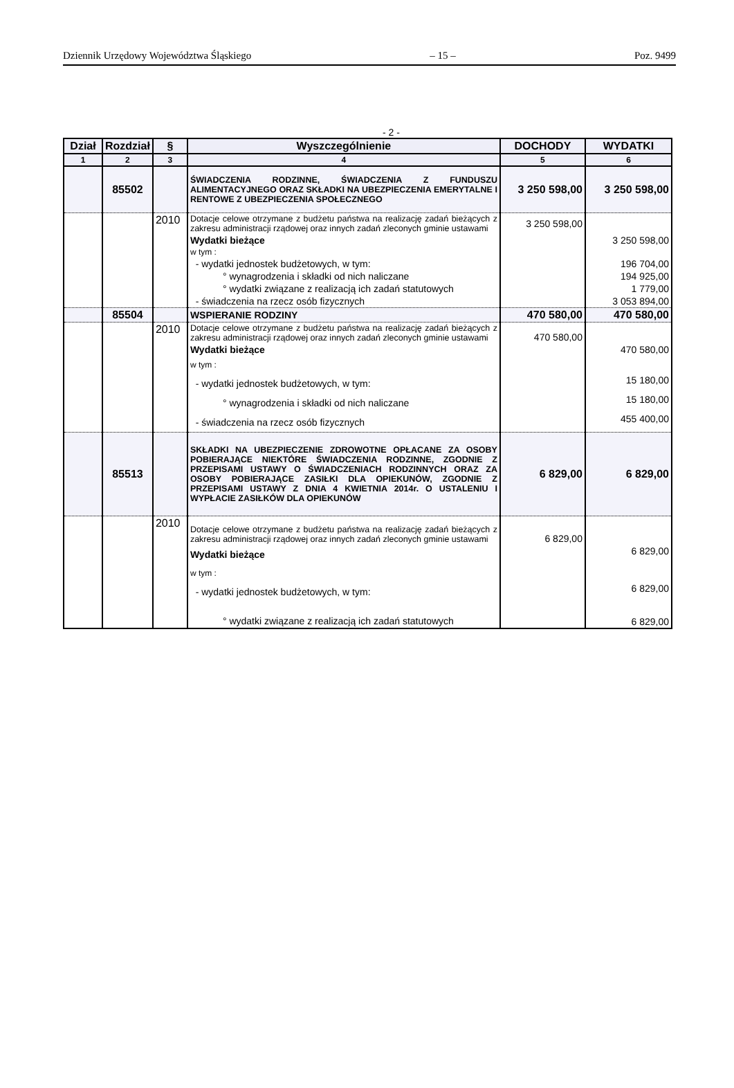Dziennik Urzędowy Województwa Śląskiego – 15 – Poz. 9499
- 2 -
| Dział | Rozdział | § | Wyszczególnienie | DOCHODY | WYDATKI |
| --- | --- | --- | --- | --- | --- |
| 1 | 2 | 3 | 4 | 5 | 6 |
| | 85502 | | ŚWIADCZENIA RODZINNE, ŚWIADCZENIA Z FUNDUSZU ALIMENTACYJNEGO ORAZ SKŁADKI NA UBEZPIECZENIA EMERYTALNE I RENTOWE Z UBEZPIECZENIA SPOŁECZNEGO | 3 250 598,00 | 3 250 598,00 |
| | | 2010 | Dotacje celowe otrzymane z budżetu państwa na realizację zadań bieżących z zakresu administracji rządowej oraz innych zadań zleconych gminie ustawami | 3 250 598,00 | |
| | | | Wydatki bieżące | | 3 250 598,00 |
| | | | w tym : | | |
| | | | - wydatki jednostek budżetowych, w tym: | | 196 704,00 |
| | | | ° wynagrodzenia i składki od nich naliczane | | 194 925,00 |
| | | | ° wydatki związane z realizacją ich zadań statutowych | | 1 779,00 |
| | | | - świadczenia na rzecz osób fizycznych | | 3 053 894,00 |
| | 85504 | | WSPIERANIE RODZINY | 470 580,00 | 470 580,00 |
| | | 2010 | Dotacje celowe otrzymane z budżetu państwa na realizację zadań bieżących z zakresu administracji rządowej oraz innych zadań zleconych gminie ustawami | 470 580,00 | |
| | | | Wydatki bieżące | | 470 580,00 |
| | | | w tym : | | |
| | | | - wydatki jednostek budżetowych, w tym: | | 15 180,00 |
| | | | ° wynagrodzenia i składki od nich naliczane | | 15 180,00 |
| | | | - świadczenia na rzecz osób fizycznych | | 455 400,00 |
| | 85513 | | SKŁADKI NA UBEZPIECZENIE ZDROWOTNE OPŁACANE ZA OSOBY POBIERAJĄCE NIEKTÓRE ŚWIADCZENIA RODZINNE, ZGODNIE Z PRZEPISAMI USTAWY O ŚWIADCZENIACH RODZINNYCH ORAZ ZA OSOBY POBIERAJĄCE ZASIŁKI DLA OPIEKUNÓW, ZGODNIE Z PRZEPISAMI USTAWY Z DNIA 4 KWIETNIA 2014r. O USTALENIU I WYPŁACIE ZASIŁKÓW DLA OPIEKUNÓW | 6 829,00 | 6 829,00 |
| | | 2010 | Dotacje celowe otrzymane z budżetu państwa na realizację zadań bieżących z zakresu administracji rządowej oraz innych zadań zleconych gminie ustawami | 6 829,00 | |
| | | | Wydatki bieżące | | 6 829,00 |
| | | | w tym : | | |
| | | | - wydatki jednostek budżetowych, w tym: | | 6 829,00 |
| | | | ° wydatki związane z realizacją ich zadań statutowych | | 6 829,00 |